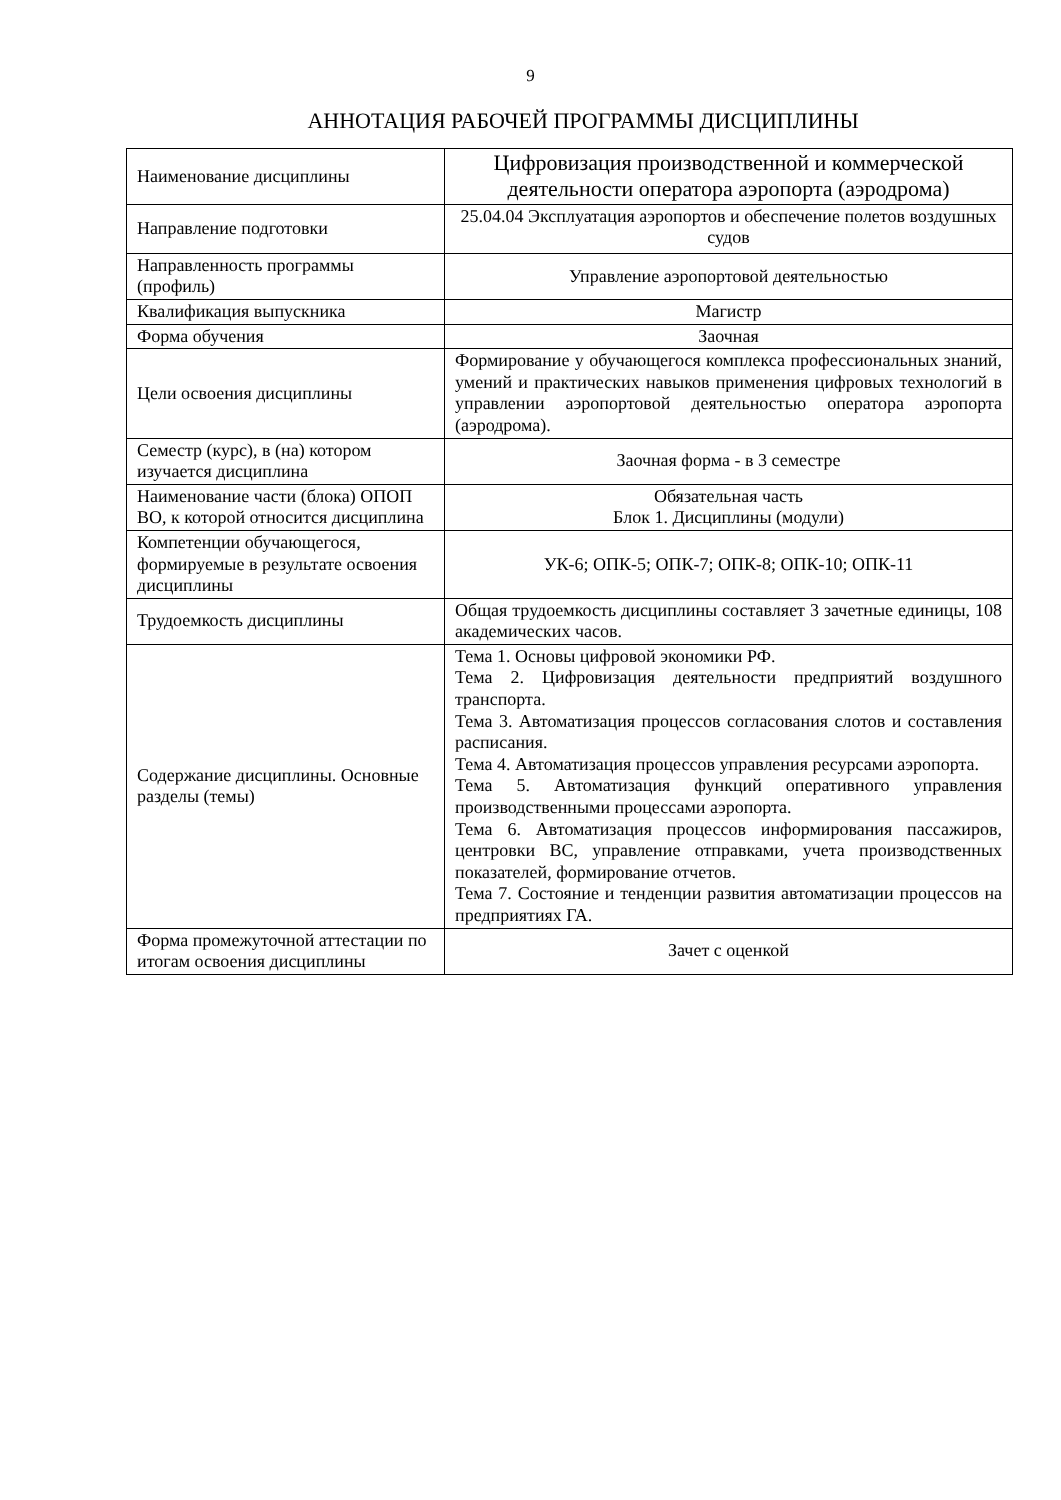9
АННОТАЦИЯ РАБОЧЕЙ ПРОГРАММЫ ДИСЦИПЛИНЫ
| Наименование дисциплины | Цифровизация производственной и коммерческой деятельности оператора аэропорта (аэродрома) |
| Направление подготовки | 25.04.04 Эксплуатация аэропортов и обеспечение полетов воздушных судов |
| Направленность программы (профиль) | Управление аэропортовой деятельностью |
| Квалификация выпускника | Магистр |
| Форма обучения | Заочная |
| Цели освоения дисциплины | Формирование у обучающегося комплекса профессиональных знаний, умений и практических навыков применения цифровых технологий в управлении аэропортовой деятельностью оператора аэропорта (аэродрома). |
| Семестр (курс), в (на) котором изучается дисциплина | Заочная форма - в 3 семестре |
| Наименование части (блока) ОПОП ВО, к которой относится дисциплина | Обязательная часть Блок 1. Дисциплины (модули) |
| Компетенции обучающегося, формируемые в результате освоения дисциплины | УК-6; ОПК-5; ОПК-7; ОПК-8; ОПК-10; ОПК-11 |
| Трудоемкость дисциплины | Общая трудоемкость дисциплины составляет 3 зачетные единицы, 108 академических часов. |
| Содержание дисциплины. Основные разделы (темы) | Тема 1. Основы цифровой экономики РФ. Тема 2. Цифровизация деятельности предприятий воздушного транспорта. Тема 3. Автоматизация процессов согласования слотов и составления расписания. Тема 4. Автоматизация процессов управления ресурсами аэропорта. Тема 5. Автоматизация функций оперативного управления производственными процессами аэропорта. Тема 6. Автоматизация процессов информирования пассажиров, центровки ВС, управление отправками, учета производственных показателей, формирование отчетов. Тема 7. Состояние и тенденции развития автоматизации процессов на предприятиях ГА. |
| Форма промежуточной аттестации по итогам освоения дисциплины | Зачет с оценкой |